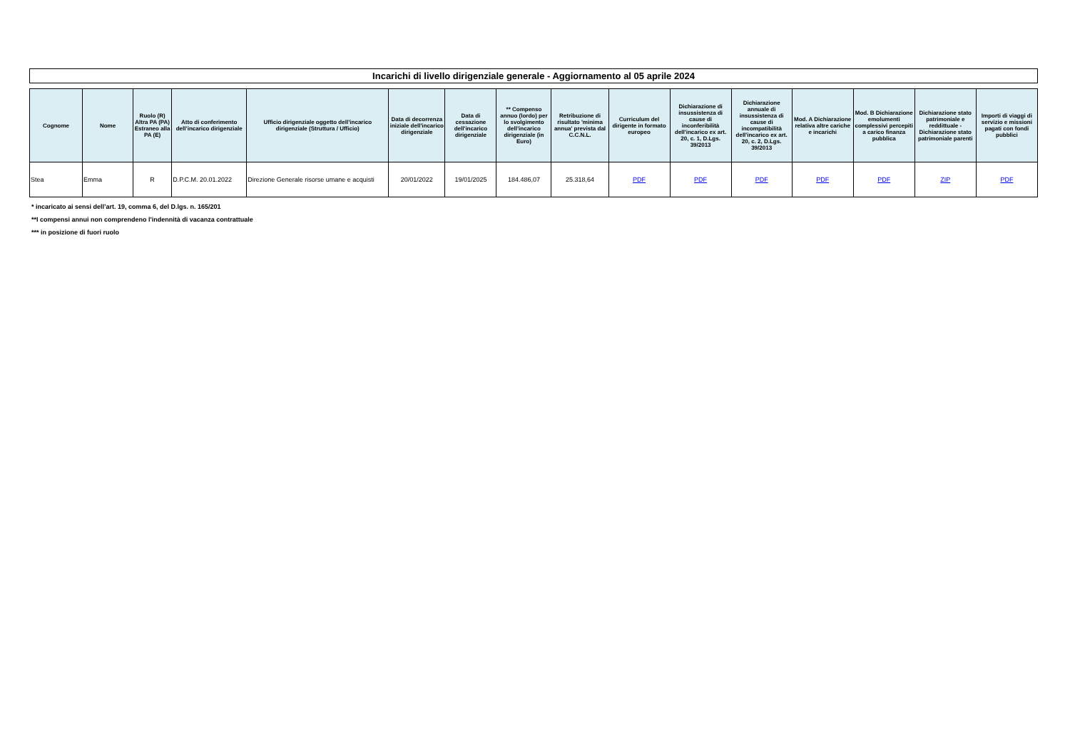Incarichi di livello dirigenziale generale - Aggiornamento al 05 aprile 2024
| Cognome | Nome | Ruolo (R) Altra PA (PA) Estraneo alla PA (E) | Atto di conferimento dell’incarico dirigenziale | Ufficio dirigenziale oggetto dell’incarico dirigenziale (Struttura / Ufficio) | Data di decorrenza iniziale dell'incarico dirigenziale | Data di cessazione dell'incarico dirigenziale | ** Compenso annuo (lordo) per lo svolgimento dell’incarico dirigenziale (in Euro) | Retribuzione di risultato 'minima annua' prevista dal C.C.N.L. | Curriculum del dirigente in formato europeo | Dichiarazione di insussistenza di cause di inconferibilità dell'incarico ex art. 20, c. 1, D.Lgs. 39/2013 | Dichiarazione annuale di insussistenza di cause di incompatibilità dell'incarico ex art. 20, c. 2, D.Lgs. 39/2013 | Mod. A Dichiarazione relativa altre cariche e incarichi | Mod. B Dichiarazione emolumenti complessivi percepiti a carico finanza pubblica | Dichiarazione stato patrimoniale e reddittuale - Dichiarazione stato patrimoniale parenti | Importi di viaggi di servizio e missioni pagati con fondi pubblici |
| --- | --- | --- | --- | --- | --- | --- | --- | --- | --- | --- | --- | --- | --- | --- | --- |
| Stea | Emma | R | D.P.C.M. 20.01.2022 | Direzione Generale risorse umane e acquisti | 20/01/2022 | 19/01/2025 | 184.486,07 | 25.318,64 | PDF | PDF | PDF | PDF | PDF | ZIP | PDF |
* incaricato ai sensi dell’art. 19, comma 6, del D.lgs. n. 165/201
**I compensi annui non comprendeno l'indennità di vacanza contrattuale
*** in posizione di fuori ruolo